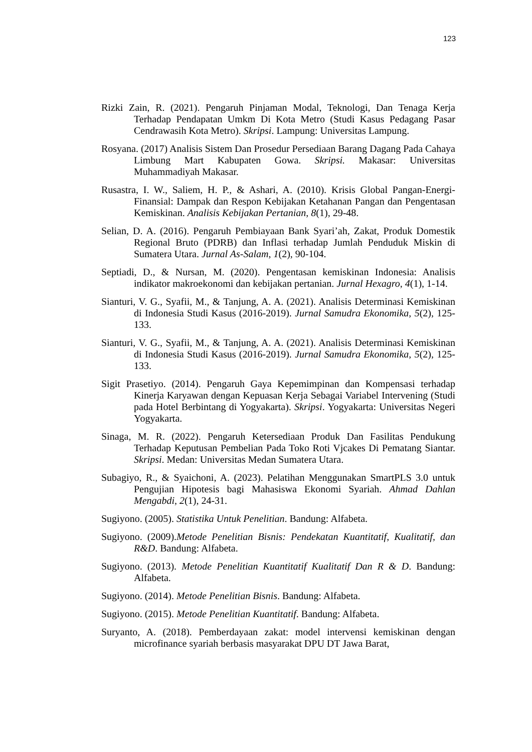123
Rizki Zain, R. (2021). Pengaruh Pinjaman Modal, Teknologi, Dan Tenaga Kerja Terhadap Pendapatan Umkm Di Kota Metro (Studi Kasus Pedagang Pasar Cendrawasih Kota Metro). Skripsi. Lampung: Universitas Lampung.
Rosyana. (2017) Analisis Sistem Dan Prosedur Persediaan Barang Dagang Pada Cahaya Limbung Mart Kabupaten Gowa. Skripsi. Makasar: Universitas Muhammadiyah Makasar.
Rusastra, I. W., Saliem, H. P., & Ashari, A. (2010). Krisis Global Pangan-Energi-Finansial: Dampak dan Respon Kebijakan Ketahanan Pangan dan Pengentasan Kemiskinan. Analisis Kebijakan Pertanian, 8(1), 29-48.
Selian, D. A. (2016). Pengaruh Pembiayaan Bank Syari’ah, Zakat, Produk Domestik Regional Bruto (PDRB) dan Inflasi terhadap Jumlah Penduduk Miskin di Sumatera Utara. Jurnal As-Salam, 1(2), 90-104.
Septiadi, D., & Nursan, M. (2020). Pengentasan kemiskinan Indonesia: Analisis indikator makroekonomi dan kebijakan pertanian. Jurnal Hexagro, 4(1), 1-14.
Sianturi, V. G., Syafii, M., & Tanjung, A. A. (2021). Analisis Determinasi Kemiskinan di Indonesia Studi Kasus (2016-2019). Jurnal Samudra Ekonomika, 5(2), 125-133.
Sianturi, V. G., Syafii, M., & Tanjung, A. A. (2021). Analisis Determinasi Kemiskinan di Indonesia Studi Kasus (2016-2019). Jurnal Samudra Ekonomika, 5(2), 125-133.
Sigit Prasetiyo. (2014). Pengaruh Gaya Kepemimpinan dan Kompensasi terhadap Kinerja Karyawan dengan Kepuasan Kerja Sebagai Variabel Intervening (Studi pada Hotel Berbintang di Yogyakarta). Skripsi. Yogyakarta: Universitas Negeri Yogyakarta.
Sinaga, M. R. (2022). Pengaruh Ketersediaan Produk Dan Fasilitas Pendukung Terhadap Keputusan Pembelian Pada Toko Roti Vjcakes Di Pematang Siantar. Skripsi. Medan: Universitas Medan Sumatera Utara.
Subagiyo, R., & Syaichoni, A. (2023). Pelatihan Menggunakan SmartPLS 3.0 untuk Pengujian Hipotesis bagi Mahasiswa Ekonomi Syariah. Ahmad Dahlan Mengabdi, 2(1), 24-31.
Sugiyono. (2005). Statistika Untuk Penelitian. Bandung: Alfabeta.
Sugiyono. (2009).Metode Penelitian Bisnis: Pendekatan Kuantitatif, Kualitatif, dan R&D. Bandung: Alfabeta.
Sugiyono. (2013). Metode Penelitian Kuantitatif Kualitatif Dan R & D. Bandung: Alfabeta.
Sugiyono. (2014). Metode Penelitian Bisnis. Bandung: Alfabeta.
Sugiyono. (2015). Metode Penelitian Kuantitatif. Bandung: Alfabeta.
Suryanto, A. (2018). Pemberdayaan zakat: model intervensi kemiskinan dengan microfinance syariah berbasis masyarakat DPU DT Jawa Barat,